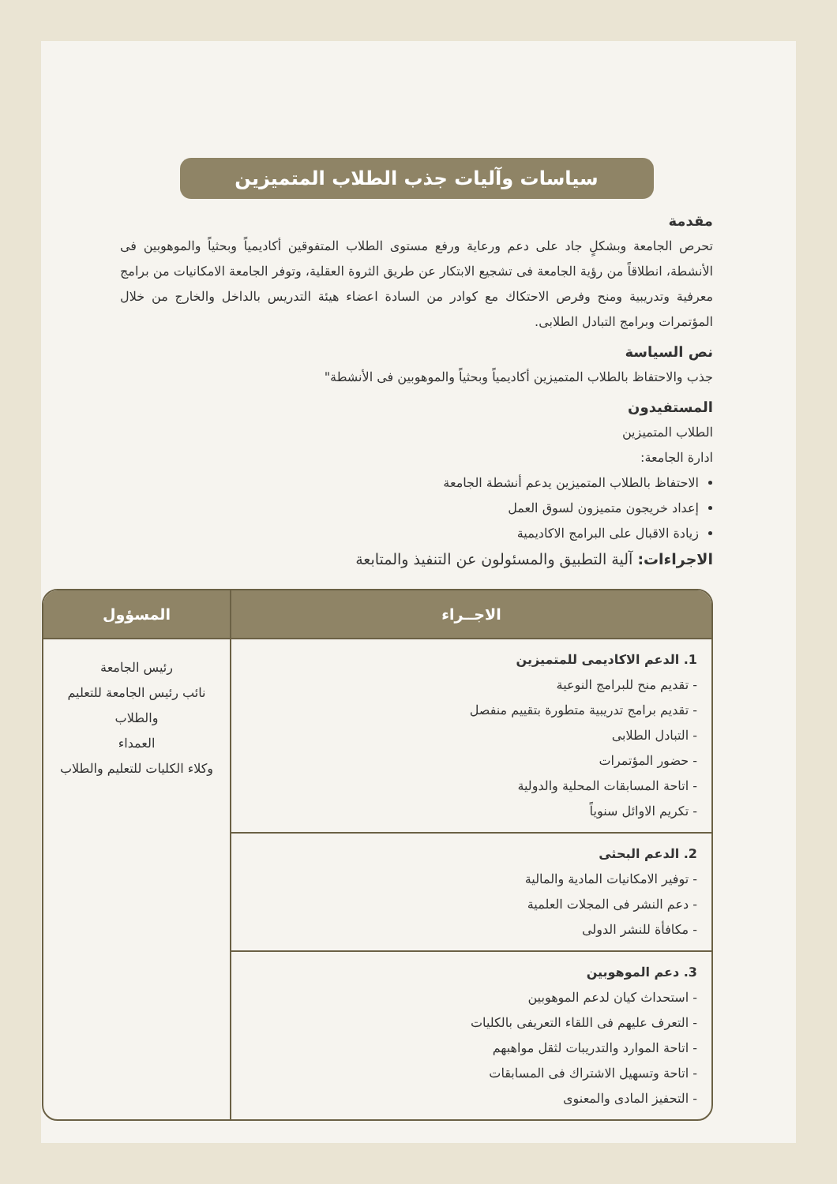سياسات وآليات جذب الطلاب المتميزين
مقدمة
تحرص الجامعة وبشكلٍ جاد على دعم ورعاية ورفع مستوى الطلاب المتفوقين أكاديمياً وبحثياً والموهوبين فى الأنشطة، انطلاقاً من رؤية الجامعة فى تشجيع الابتكار عن طريق الثروة العقلية، وتوفر الجامعة الامكانيات من برامج معرفية وتدريبية ومنح وفرص الاحتكاك مع كوادر من السادة اعضاء هيئة التدريس بالداخل والخارج من خلال المؤتمرات وبرامج التبادل الطلابى.
نص السياسة
جذب والاحتفاظ بالطلاب المتميزين أكاديمياً وبحثياً والموهوبين فى الأنشطة"
المستفيدون
الطلاب المتميزين
ادارة الجامعة:
الاحتفاظ بالطلاب المتميزين يدعم أنشطة الجامعة
إعداد خريجون متميزون لسوق العمل
زيادة الاقبال على البرامج الاكاديمية
الاجراءات: آلية التطبيق والمسئولون عن التنفيذ والمتابعة
| الاجــراء | المسؤول |
| --- | --- |
| 1. الدعم الاكاديمى للمتميزين - تقديم منح للبرامج النوعية - تقديم برامج تدريبية متطورة بتقييم منفصل - التبادل الطلابى - حضور المؤتمرات - اتاحة المسابقات المحلية والدولية - تكريم الاوائل سنوياً | رئيس الجامعة نائب رئيس الجامعة للتعليم والطلاب العمداء وكلاء الكليات للتعليم والطلاب |
| 2. الدعم البحثى - توفير الامكانيات المادية والمالية - دعم النشر فى المجلات العلمية - مكافأة للنشر الدولى | |
| 3. دعم الموهوبين - استحداث كيان لدعم الموهوبين - التعرف عليهم فى اللقاء التعريفى بالكليات - اتاحة الموارد والتدريبات لثقل مواهبهم - اتاحة وتسهيل الاشتراك فى المسابقات - التحفيز المادى والمعنوى | |